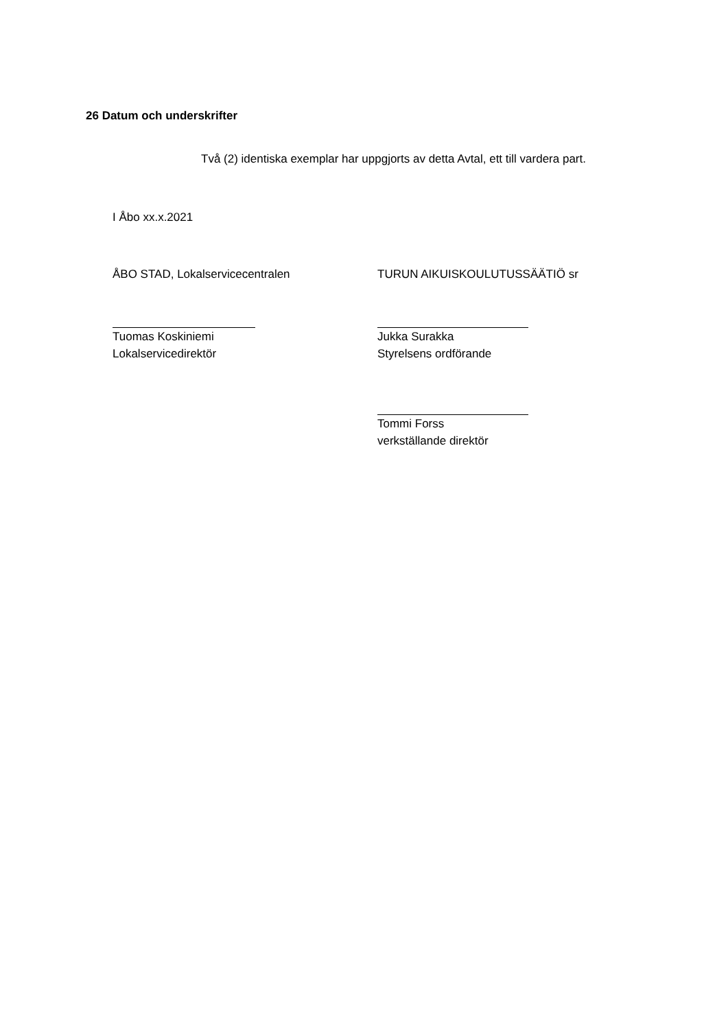26 Datum och underskrifter
Två (2) identiska exemplar har uppgjorts av detta Avtal, ett till vardera part.
I Åbo xx.x.2021
ÅBO STAD, Lokalservicecentralen TURUN AIKUISKOULUTUSSÄÄTIÖ sr
Tuomas Koskiniemi
Lokalservicedirektör
Jukka Surakka
Styrelsens ordförande
Tommi Forss
verkställande direktör